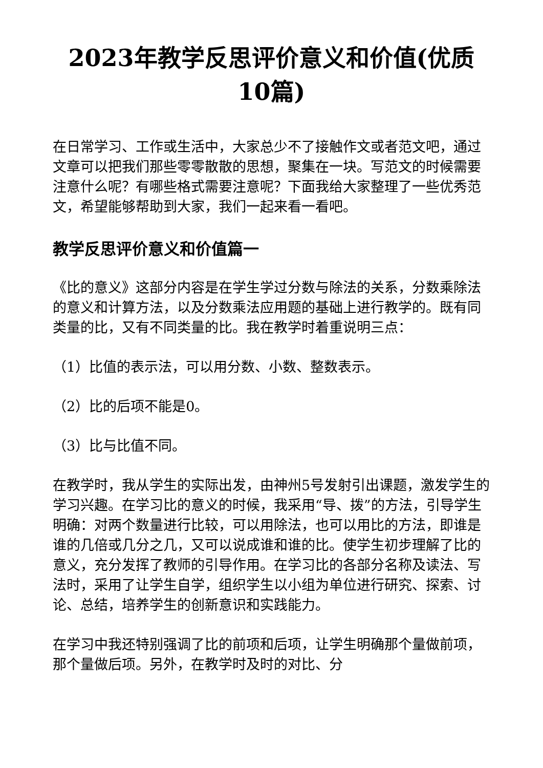2023年教学反思评价意义和价值(优质10篇)
在日常学习、工作或生活中，大家总少不了接触作文或者范文吧，通过文章可以把我们那些零零散散的思想，聚集在一块。写范文的时候需要注意什么呢？有哪些格式需要注意呢？下面我给大家整理了一些优秀范文，希望能够帮助到大家，我们一起来看一看吧。
教学反思评价意义和价值篇一
《比的意义》这部分内容是在学生学过分数与除法的关系，分数乘除法的意义和计算方法，以及分数乘法应用题的基础上进行教学的。既有同类量的比，又有不同类量的比。我在教学时着重说明三点：
（1）比值的表示法，可以用分数、小数、整数表示。
（2）比的后项不能是0。
（3）比与比值不同。
在教学时，我从学生的实际出发，由神州5号发射引出课题，激发学生的学习兴趣。在学习比的意义的时候，我采用“导、拨”的方法，引导学生明确：对两个数量进行比较，可以用除法，也可以用比的方法，即谁是谁的几倍或几分之几，又可以说成谁和谁的比。使学生初步理解了比的意义，充分发挥了教师的引导作用。在学习比的各部分名称及读法、写法时，采用了让学生自学，组织学生以小组为单位进行研究、探索、讨论、总结，培养学生的创新意识和实践能力。
在学习中我还特别强调了比的前项和后项，让学生明确那个量做前项，那个量做后项。另外，在教学时及时的对比、分